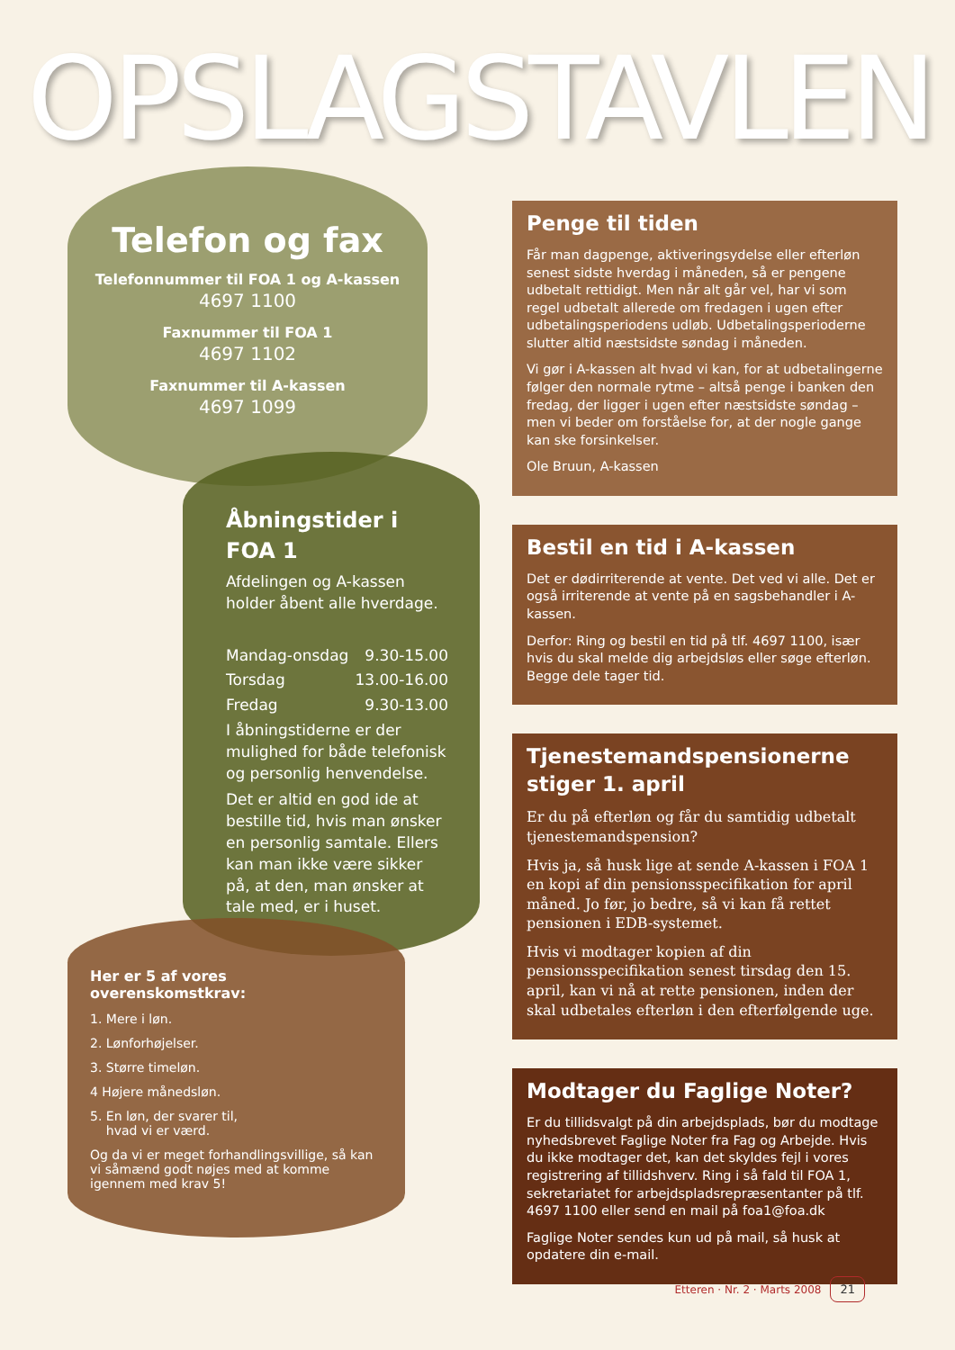OPSLAGSTAVLEN
Telefon og fax
Telefonnummer til FOA 1 og A-kassen
4697 1100
Faxnummer til FOA 1
4697 1102
Faxnummer til A-kassen
4697 1099
Åbningstider i FOA 1
Afdelingen og A-kassen holder åbent alle hverdage.
Mandag-onsdag 9.30-15.00
Torsdag 13.00-16.00
Fredag 9.30-13.00
I åbningstiderne er der mulighed for både telefonisk og personlig henvendelse.
Det er altid en god ide at bestille tid, hvis man ønsker en personlig samtale. Ellers kan man ikke være sikker på, at den, man ønsker at tale med, er i huset.
Her er 5 af vores overenskomstkrav:
1. Mere i løn.
2. Lønforhøjelser.
3. Større timeløn.
4 Højere månedsløn.
5. En løn, der svarer til,
hvad vi er værd.
Og da vi er meget forhandlingsvillige, så kan vi såmænd godt nøjes med at komme igennem med krav 5!
Penge til tiden
Får man dagpenge, aktiveringsydelse eller efterløn senest sidste hverdag i måneden, så er pengene udbetalt rettidigt. Men når alt går vel, har vi som regel udbetalt allerede om fredagen i ugen efter udbetalingsperiodens udløb. Udbetalingsperioderne slutter altid næstsidste søndag i måneden.
Vi gør i A-kassen alt hvad vi kan, for at udbetalingerne følger den normale rytme – altså penge i banken den fredag, der ligger i ugen efter næstsidste søndag – men vi beder om forståelse for, at der nogle gange kan ske forsinkelser.
Ole Bruun, A-kassen
Bestil en tid i A-kassen
Det er dødirriterende at vente. Det ved vi alle. Det er også irriterende at vente på en sagsbehandler i A-kassen.
Derfor: Ring og bestil en tid på tlf. 4697 1100, især hvis du skal melde dig arbejdsløs eller søge efterløn. Begge dele tager tid.
Tjenestemandspensionerne stiger 1. april
Er du på efterløn og får du samtidig udbetalt tjenestemandspension?
Hvis ja, så husk lige at sende A-kassen i FOA 1 en kopi af din pensionsspecifikation for april måned. Jo før, jo bedre, så vi kan få rettet pensionen i EDB-systemet.
Hvis vi modtager kopien af din pensionsspecifikation senest tirsdag den 15. april, kan vi nå at rette pensionen, inden der skal udbetales efterløn i den efterfølgende uge.
Modtager du Faglige Noter?
Er du tillidsvalgt på din arbejdsplads, bør du modtage nyhedsbrevet Faglige Noter fra Fag og Arbejde. Hvis du ikke modtager det, kan det skyldes fejl i vores registrering af tillidshverv. Ring i så fald til FOA 1, sekretariatet for arbejdspladsrepræsentanter på tlf. 4697 1100 eller send en mail på foa1@foa.dk
Faglige Noter sendes kun ud på mail, så husk at opdatere din e-mail.
Etteren · Nr. 2 · Marts 2008 21